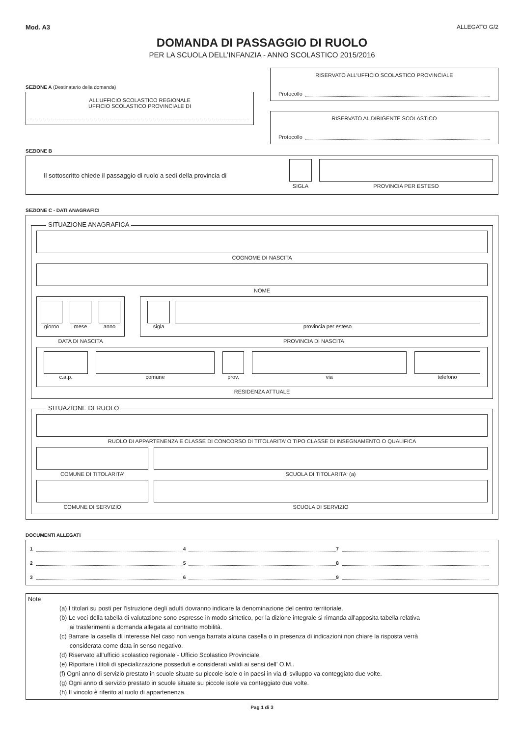Mod. A3 ALLEGATO G/2
DOMANDA DI PASSAGGIO DI RUOLO
PER LA SCUOLA DELL’INFANZIA - ANNO SCOLASTICO 2015/2016
SEZIONE A (Destinatario della domanda)
ALL’UFFICIO SCOLASTICO REGIONALE
UFFICIO SCOLASTICO PROVINCIALE DI
RISERVATO ALL’UFFICIO SCOLASTICO PROVINCIALE
Protocollo
RISERVATO AL DIRIGENTE SCOLASTICO
Protocollo
SEZIONE B
Il sottoscritto chiede il passaggio di ruolo a sedi della provincia di
SIGLA PROVINCIA PER ESTESO
SEZIONE C - DATI ANAGRAFICI
SITUAZIONE ANAGRAFICA
COGNOME DI NASCITA
NOME
giorno mese anno
DATA DI NASCITA
sigla provincia per esteso
PROVINCIA DI NASCITA
c.a.p. comune prov. via telefono
RESIDENZA ATTUALE
SITUAZIONE DI RUOLO
RUOLO DI APPARTENENZA E CLASSE DI CONCORSO DI TITOLARITA’ O TIPO CLASSE DI INSEGNAMENTO O QUALIFICA
COMUNE DI TITOLARITA’ SCUOLA DI TITOLARITA‘ (a)
COMUNE DI SERVIZIO SCUOLA DI SERVIZIO
DOCUMENTI ALLEGATI
1
4
7
2
5
8
3
6
9
Note
(a) I titolari su posti per l'istruzione degli adulti dovranno indicare la denominazione del centro territoriale.
(b) Le voci della tabella di valutazione sono espresse in modo sintetico, per la dizione integrale si rimanda all'apposita tabella relativa
ai trasferimenti a domanda allegata al contratto mobilità.
(c) Barrare la casella di interesse.Nel caso non venga barrata alcuna casella o in presenza di indicazioni non chiare la risposta verrà
considerata come data in senso negativo.
(d) Riservato all’ufficio scolastico regionale - Ufficio Scolastico Provinciale.
(e) Riportare i titoli di specializzazione posseduti e considerati validi ai sensi dell' O.M..
(f) Ogni anno di servizio prestato in scuole situate su piccole isole o in paesi in via di sviluppo va conteggiato due volte.
(g) Ogni anno di servizio prestato in scuole situate su piccole isole va conteggiato due volte.
(h) Il vincolo è riferito al ruolo di appartenenza.
Pag 1 di 3